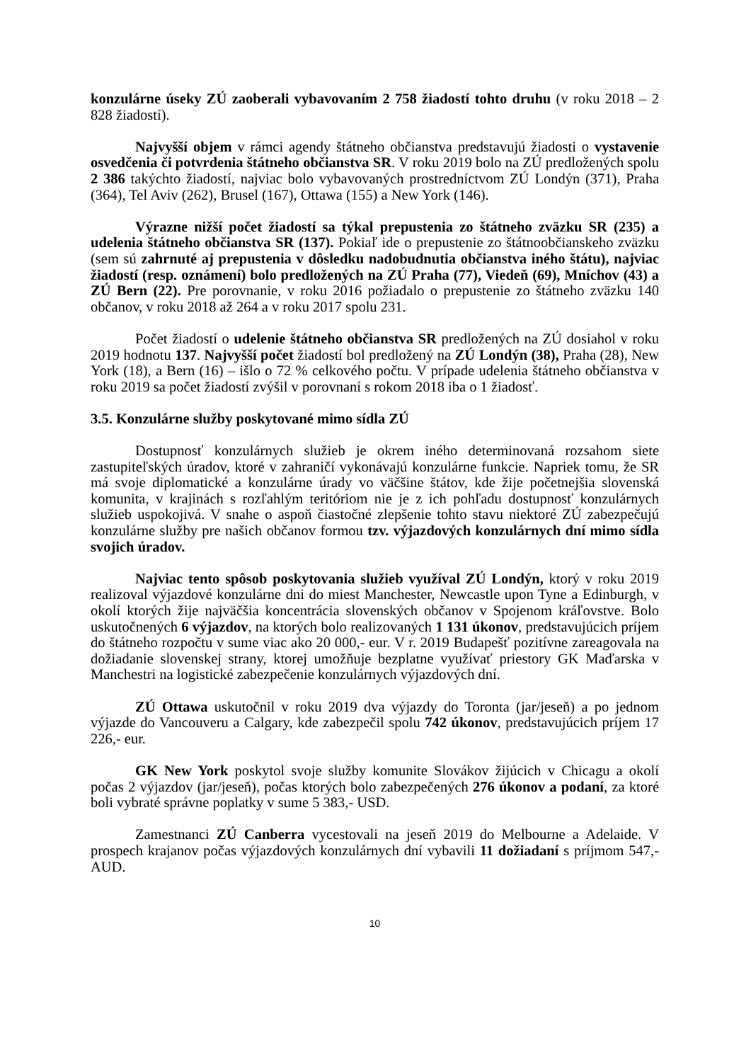konzulárne úseky ZÚ zaoberali vybavovaním 2 758 žiadostí tohto druhu (v roku 2018 – 2 828 žiadostí).
Najvyšší objem v rámci agendy štátneho občianstva predstavujú žiadosti o vystavenie osvedčenia či potvrdenia štátneho občianstva SR. V roku 2019 bolo na ZÚ predložených spolu 2 386 takýchto žiadostí, najviac bolo vybavovaných prostredníctvom ZÚ Londýn (371), Praha (364), Tel Aviv (262), Brusel (167), Ottawa (155) a New York (146).
Výrazne nižší počet žiadostí sa týkal prepustenia zo štátneho zväzku SR (235) a udelenia štátneho občianstva SR (137). Pokiaľ ide o prepustenie zo štátnoobčianskeho zväzku (sem sú zahrnuté aj prepustenia v dôsledku nadobudnutia občianstva iného štátu), najviac žiadostí (resp. oznámení) bolo predložených na ZÚ Praha (77), Viedeň (69), Mníchov (43) a ZÚ Bern (22). Pre porovnanie, v roku 2016 požiadalo o prepustenie zo štátneho zväzku 140 občanov, v roku 2018 až 264 a v roku 2017 spolu 231.
Počet žiadostí o udelenie štátneho občianstva SR predložených na ZÚ dosiahol v roku 2019 hodnotu 137. Najvyšší počet žiadostí bol predložený na ZÚ Londýn (38), Praha (28), New York (18), a Bern (16) – išlo o 72 % celkového počtu. V prípade udelenia štátneho občianstva v roku 2019 sa počet žiadostí zvýšil v porovnaní s rokom 2018 iba o 1 žiadosť.
3.5. Konzulárne služby poskytované mimo sídla ZÚ
Dostupnosť konzulárnych služieb je okrem iného determinovaná rozsahom siete zastupiteľských úradov, ktoré v zahraničí vykonávajú konzulárne funkcie. Napriek tomu, že SR má svoje diplomatické a konzulárne úrady vo väčšine štátov, kde žije početnejšia slovenská komunita, v krajinách s rozľahlým teritóriom nie je z ich pohľadu dostupnosť konzulárnych služieb uspokojivá. V snahe o aspoň čiastočné zlepšenie tohto stavu niektoré ZÚ zabezpečujú konzulárne služby pre našich občanov formou tzv. výjazdových konzulárnych dní mimo sídla svojich úradov.
Najviac tento spôsob poskytovania služieb využíval ZÚ Londýn, ktorý v roku 2019 realizoval výjazdové konzulárne dni do miest Manchester, Newcastle upon Tyne a Edinburgh, v okolí ktorých žije najväčšia koncentrácia slovenských občanov v Spojenom kráľovstve. Bolo uskutočnených 6 výjazdov, na ktorých bolo realizovaných 1 131 úkonov, predstavujúcich príjem do štátneho rozpočtu v sume viac ako 20 000,- eur. V r. 2019 Budapešť pozitívne zareagovala na dožiadanie slovenskej strany, ktorej umožňuje bezplatne využívať priestory GK Maďarska v Manchestri na logistické zabezpečenie konzulárnych výjazdových dní.
ZÚ Ottawa uskutočnil v roku 2019 dva výjazdy do Toronta (jar/jeseň) a po jednom výjazde do Vancouveru a Calgary, kde zabezpečil spolu 742 úkonov, predstavujúcich príjem 17 226,- eur.
GK New York poskytol svoje služby komunite Slovákov žijúcich v Chicagu a okolí počas 2 výjazdov (jar/jeseň), počas ktorých bolo zabezpečených 276 úkonov a podaní, za ktoré boli vybraté správne poplatky v sume 5 383,- USD.
Zamestnanci ZÚ Canberra vycestovali na jeseň 2019 do Melbourne a Adelaide. V prospech krajanov počas výjazdových konzulárnych dní vybavili 11 dožiadaní s príjmom 547,- AUD.
10